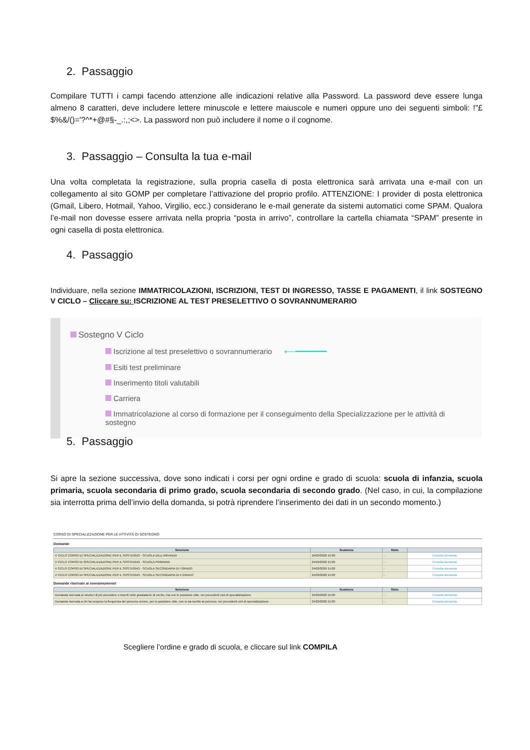2. Passaggio
Compilare TUTTI i campi facendo attenzione alle indicazioni relative alla Password. La password deve essere lunga almeno 8 caratteri, deve includere lettere minuscole e lettere maiuscole e numeri oppure uno dei seguenti simboli: !"£$%&/()='?^*+@#§-_.:,;<>. La password non può includere il nome o il cognome.
3. Passaggio – Consulta la tua e-mail
Una volta completata la registrazione, sulla propria casella di posta elettronica sarà arrivata una e-mail con un collegamento al sito GOMP per completare l’attivazione del proprio profilo. ATTENZIONE: I provider di posta elettronica (Gmail, Libero, Hotmail, Yahoo, Virgilio, ecc.) considerano le e-mail generate da sistemi automatici come SPAM. Qualora l’e-mail non dovesse essere arrivata nella propria “posta in arrivo”, controllare la cartella chiamata “SPAM” presente in ogni casella di posta elettronica.
4. Passaggio
Individuare, nella sezione IMMATRICOLAZIONI, ISCRIZIONI, TEST DI INGRESSO, TASSE E PAGAMENTI, il link SOSTEGNO V CICLO – Cliccare su: ISCRIZIONE AL TEST PRESELETTIVO O SOVRANNUMERARIO
Sostegno V Ciclo
Iscrizione al test preselettivo o sovrannumerario ⟵━━━━━━━
Esiti test preliminare
Inserimento titoli valutabili
Carriera
Immatricolazione al corso di formazione per il conseguimento della Specializzazione per le attività di sostegno
5. Passaggio
Si apre la sezione successiva, dove sono indicati i corsi per ogni ordine e grado di scuola: scuola di infanzia, scuola primaria, scuola secondaria di primo grado, scuola secondaria di secondo grado. (Nel caso, in cui, la compilazione sia interrotta prima dell’invio della domanda, si potrà riprendere l’inserimento dei dati in un secondo momento.)
CORSO DI SPECIALIZZAZIONE PER LE ATTIVITÀ DI SOSTEGNO
Domande
| Selezione | Scadenza | Stato | |
| --- | --- | --- | --- |
| V CICLO CORSO DI SPECIALIZZAZIONE PER IL SOSTEGNO - SCUOLA DELL'INFANZIA | 24/03/2020 15:00 | - | Compila domanda |
| V CICLO CORSO DI SPECIALIZZAZIONE PER IL SOSTEGNO - SCUOLA PRIMARIA | 24/03/2020 15:00 | - | Compila domanda |
| V CICLO CORSO DI SPECIALIZZAZIONE PER IL SOSTEGNO - SCUOLA SECONDARIA DI I GRADO | 24/03/2020 15:00 | - | Compila domanda |
| V CICLO CORSO DI SPECIALIZZAZIONE PER IL SOSTEGNO - SCUOLA SECONDARIA DI II GRADO | 24/03/2020 15:00 | - | Compila domanda |
Domande riservate ai sovrannumerari
| Selezione | Scadenza | Stato | |
| --- | --- | --- | --- |
| Domanda riservata ai vincitori di più procedure o inseriti nelle graduatorie di merito, ma non in posizione utile, nei precedenti cicli di specializzazione | 24/03/2020 15:00 | - | Compila domanda |
| Domanda riservata a chi ha sospeso la frequenza del percorso ovvero, pur in posizione utile, non si sia iscritto al percorso, nei precedenti cicli di specializzazione | 24/03/2020 15:00 | - | Compila domanda |
Scegliere l’ordine e grado di scuola, e cliccare sul link COMPILA